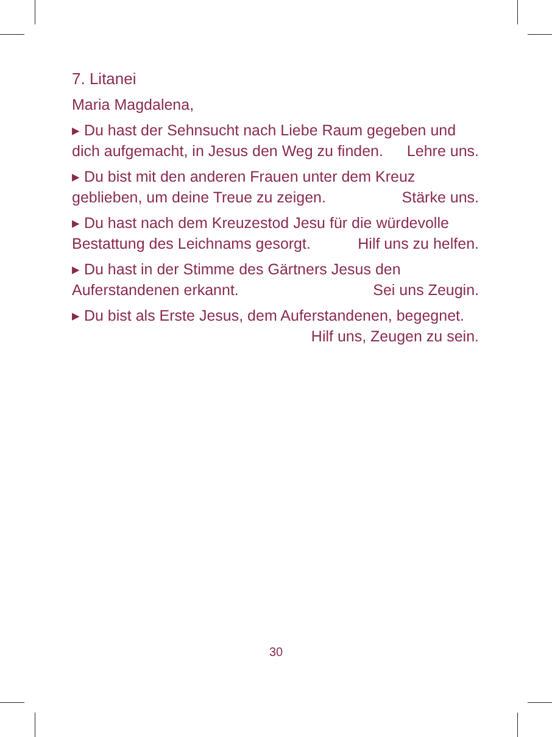7. Litanei
Maria Magdalena,
▸ Du hast der Sehnsucht nach Liebe Raum gegeben und dich aufgemacht, in Jesus den Weg zu finden. Lehre uns.
▸ Du bist mit den anderen Frauen unter dem Kreuz geblieben, um deine Treue zu zeigen. Stärke uns.
▸ Du hast nach dem Kreuzestod Jesu für die würdevolle Bestattung des Leichnams gesorgt. Hilf uns zu helfen.
▸ Du hast in der Stimme des Gärtners Jesus den Auferstandenen erkannt. Sei uns Zeugin.
▸ Du bist als Erste Jesus, dem Auferstandenen, begegnet.
Hilf uns, Zeugen zu sein.
30